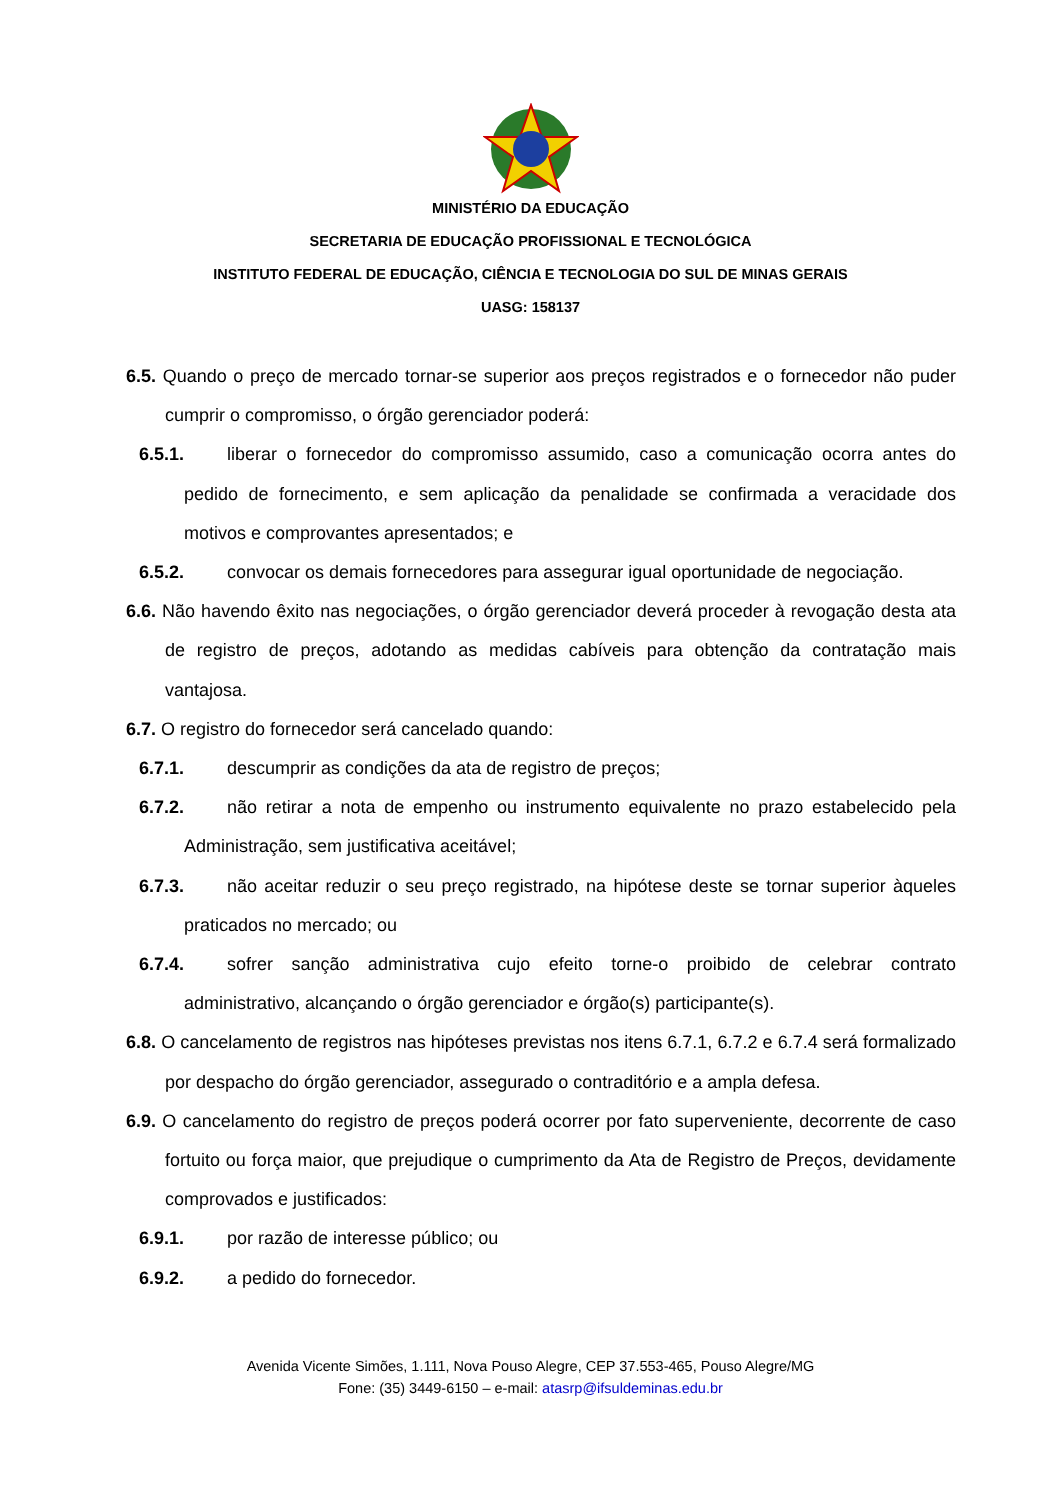MINISTÉRIO DA EDUCAÇÃO
SECRETARIA DE EDUCAÇÃO PROFISSIONAL E TECNOLÓGICA
INSTITUTO FEDERAL DE EDUCAÇÃO, CIÊNCIA E TECNOLOGIA DO SUL DE MINAS GERAIS
UASG: 158137
6.5. Quando o preço de mercado tornar-se superior aos preços registrados e o fornecedor não puder cumprir o compromisso, o órgão gerenciador poderá:
6.5.1. liberar o fornecedor do compromisso assumido, caso a comunicação ocorra antes do pedido de fornecimento, e sem aplicação da penalidade se confirmada a veracidade dos motivos e comprovantes apresentados; e
6.5.2. convocar os demais fornecedores para assegurar igual oportunidade de negociação.
6.6. Não havendo êxito nas negociações, o órgão gerenciador deverá proceder à revogação desta ata de registro de preços, adotando as medidas cabíveis para obtenção da contratação mais vantajosa.
6.7. O registro do fornecedor será cancelado quando:
6.7.1. descumprir as condições da ata de registro de preços;
6.7.2. não retirar a nota de empenho ou instrumento equivalente no prazo estabelecido pela Administração, sem justificativa aceitável;
6.7.3. não aceitar reduzir o seu preço registrado, na hipótese deste se tornar superior àqueles praticados no mercado; ou
6.7.4. sofrer sanção administrativa cujo efeito torne-o proibido de celebrar contrato administrativo, alcançando o órgão gerenciador e órgão(s) participante(s).
6.8. O cancelamento de registros nas hipóteses previstas nos itens 6.7.1, 6.7.2 e 6.7.4 será formalizado por despacho do órgão gerenciador, assegurado o contraditório e a ampla defesa.
6.9. O cancelamento do registro de preços poderá ocorrer por fato superveniente, decorrente de caso fortuito ou força maior, que prejudique o cumprimento da Ata de Registro de Preços, devidamente comprovados e justificados:
6.9.1. por razão de interesse público; ou
6.9.2. a pedido do fornecedor.
Avenida Vicente Simões, 1.111, Nova Pouso Alegre, CEP 37.553-465, Pouso Alegre/MG
Fone: (35) 3449-6150 – e-mail: atasrp@ifsuldeminas.edu.br